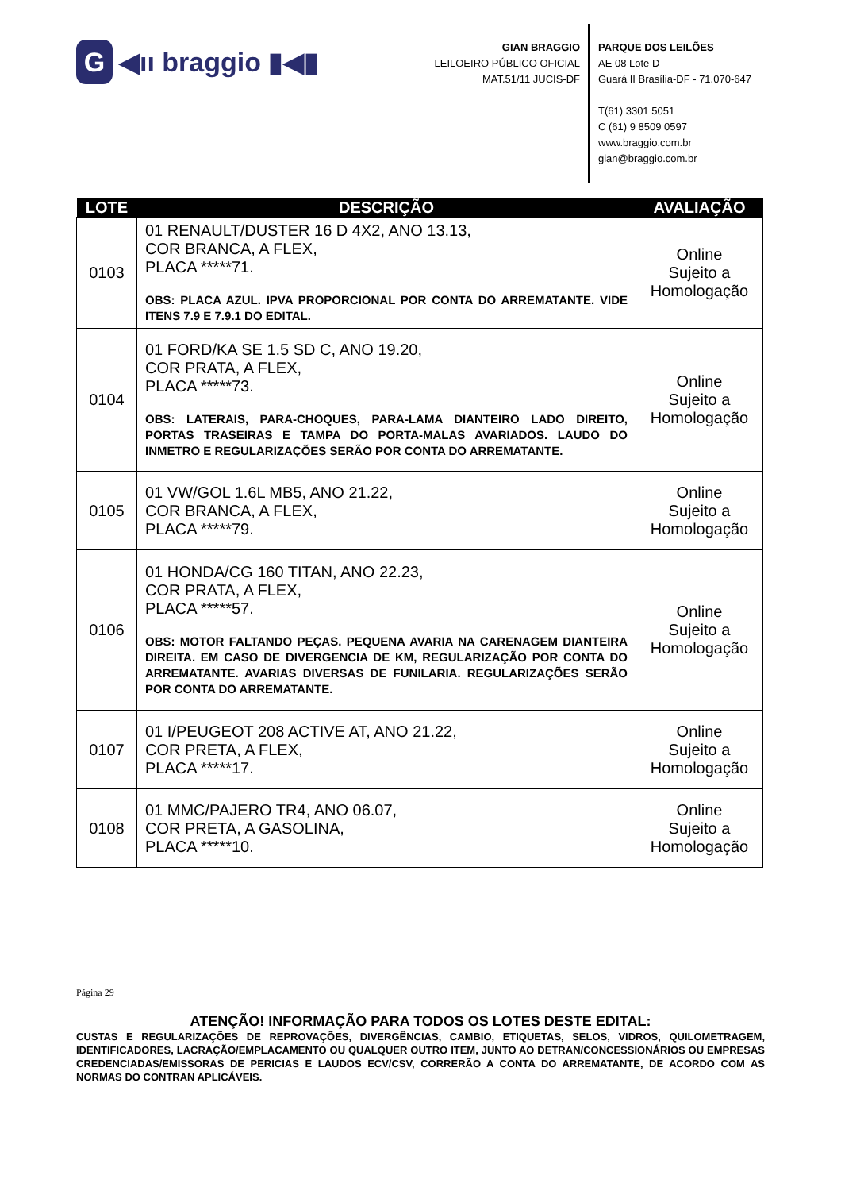G ◀ıı braggio ▮◀▮
GIAN BRAGGIO
LEILOEIRO PÚBLICO OFICIAL
MAT.51/11 JUCIS-DF
PARQUE DOS LEILÕES
AE 08 Lote D
Guará II Brasília-DF - 71.070-647
T(61) 3301 5051
C (61) 9 8509 0597
www.braggio.com.br
gian@braggio.com.br
| LOTE | DESCRIÇÃO | AVALIAÇÃO |
| --- | --- | --- |
| 0103 | 01 RENAULT/DUSTER 16 D 4X2, ANO 13.13, COR BRANCA, A FLEX, PLACA *****71. OBS: PLACA AZUL. IPVA PROPORCIONAL POR CONTA DO ARREMATANTE. VIDE ITENS 7.9 E 7.9.1 DO EDITAL. | Online Sujeito a Homologação |
| 0104 | 01 FORD/KA SE 1.5 SD C, ANO 19.20, COR PRATA, A FLEX, PLACA *****73. OBS: LATERAIS, PARA-CHOQUES, PARA-LAMA DIANTEIRO LADO DIREITO, PORTAS TRASEIRAS E TAMPA DO PORTA-MALAS AVARIADOS. LAUDO DO INMETRO E REGULARIZAÇÕES SERÃO POR CONTA DO ARREMATANTE. | Online Sujeito a Homologação |
| 0105 | 01 VW/GOL 1.6L MB5, ANO 21.22, COR BRANCA, A FLEX, PLACA *****79. | Online Sujeito a Homologação |
| 0106 | 01 HONDA/CG 160 TITAN, ANO 22.23, COR PRATA, A FLEX, PLACA *****57. OBS: MOTOR FALTANDO PEÇAS. PEQUENA AVARIA NA CARENAGEM DIANTEIRA DIREITA. EM CASO DE DIVERGENCIA DE KM, REGULARIZAÇÃO POR CONTA DO ARREMATANTE. AVARIAS DIVERSAS DE FUNILARIA. REGULARIZAÇÕES SERÃO POR CONTA DO ARREMATANTE. | Online Sujeito a Homologação |
| 0107 | 01 I/PEUGEOT 208 ACTIVE AT, ANO 21.22, COR PRETA, A FLEX, PLACA *****17. | Online Sujeito a Homologação |
| 0108 | 01 MMC/PAJERO TR4, ANO 06.07, COR PRETA, A GASOLINA, PLACA *****10. | Online Sujeito a Homologação |
Página 29
ATENÇÃO! INFORMAÇÃO PARA TODOS OS LOTES DESTE EDITAL:
CUSTAS E REGULARIZAÇÕES DE REPROVAÇÕES, DIVERGÊNCIAS, CAMBIO, ETIQUETAS, SELOS, VIDROS, QUILOMETRAGEM, IDENTIFICADORES, LACRAÇÃO/EMPLACAMENTO OU QUALQUER OUTRO ITEM, JUNTO AO DETRAN/CONCESSIONÁRIOS OU EMPRESAS CREDENCIADAS/EMISSORAS DE PERICIAS E LAUDOS ECV/CSV, CORRERÃO A CONTA DO ARREMATANTE, DE ACORDO COM AS NORMAS DO CONTRAN APLICÁVEIS.